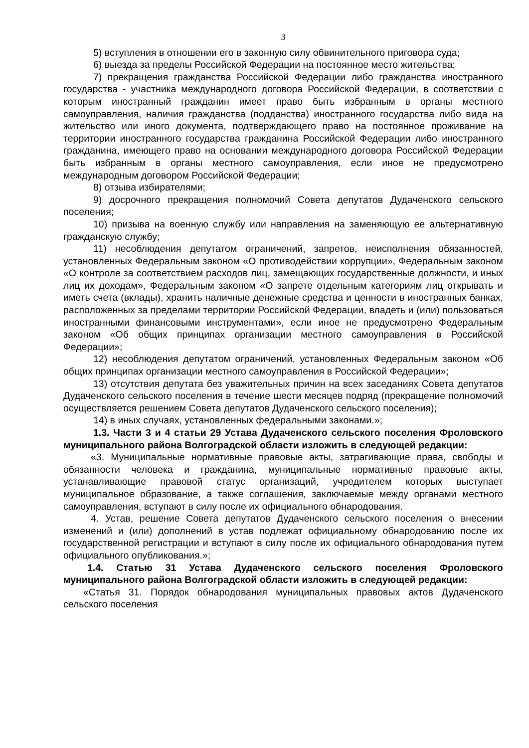3
5) вступления в отношении его в законную силу обвинительного приговора суда;
6) выезда за пределы Российской Федерации на постоянное место жительства;
7) прекращения гражданства Российской Федерации либо гражданства иностранного государства - участника международного договора Российской Федерации, в соответствии с которым иностранный гражданин имеет право быть избранным в органы местного самоуправления, наличия гражданства (подданства) иностранного государства либо вида на жительство или иного документа, подтверждающего право на постоянное проживание на территории иностранного государства гражданина Российской Федерации либо иностранного гражданина, имеющего право на основании международного договора Российской Федерации быть избранным в органы местного самоуправления, если иное не предусмотрено международным договором Российской Федерации;
8) отзыва избирателями;
9) досрочного прекращения полномочий Совета депутатов Дудаченского сельского поселения;
10) призыва на военную службу или направления на заменяющую ее альтернативную гражданскую службу;
11) несоблюдения депутатом ограничений, запретов, неисполнения обязанностей, установленных Федеральным законом «О противодействии коррупции», Федеральным законом «О контроле за соответствием расходов лиц, замещающих государственные должности, и иных лиц их доходам», Федеральным законом «О запрете отдельным категориям лиц открывать и иметь счета (вклады), хранить наличные денежные средства и ценности в иностранных банках, расположенных за пределами территории Российской Федерации, владеть и (или) пользоваться иностранными финансовыми инструментами», если иное не предусмотрено Федеральным законом «Об общих принципах организации местного самоуправления в Российской Федерации»;
12) несоблюдения депутатом ограничений, установленных Федеральным законом «Об общих принципах организации местного самоуправления в Российской Федерации»;
13) отсутствия депутата без уважительных причин на всех заседаниях Совета депутатов Дудаченского сельского поселения в течение шести месяцев подряд (прекращение полномочий осуществляется решением Совета депутатов Дудаченского сельского поселения);
14) в иных случаях, установленных федеральными законами.»;
1.3. Части 3 и 4 статьи 29 Устава Дудаченского сельского поселения Фроловского муниципального района Волгоградской области изложить в следующей редакции:
«3. Муниципальные нормативные правовые акты, затрагивающие права, свободы и обязанности человека и гражданина, муниципальные нормативные правовые акты, устанавливающие правовой статус организаций, учредителем которых выступает муниципальное образование, а также соглашения, заключаемые между органами местного самоуправления, вступают в силу после их официального обнародования.
4. Устав, решение Совета депутатов Дудаченского сельского поселения о внесении изменений и (или) дополнений в устав подлежат официальному обнародованию после их государственной регистрации и вступают в силу после их официального обнародования путем официального опубликования.»;
1.4. Статью 31 Устава Дудаченского сельского поселения Фроловского муниципального района Волгоградской области изложить в следующей редакции:
«Статья 31. Порядок обнародования муниципальных правовых актов Дудаченского сельского поселения